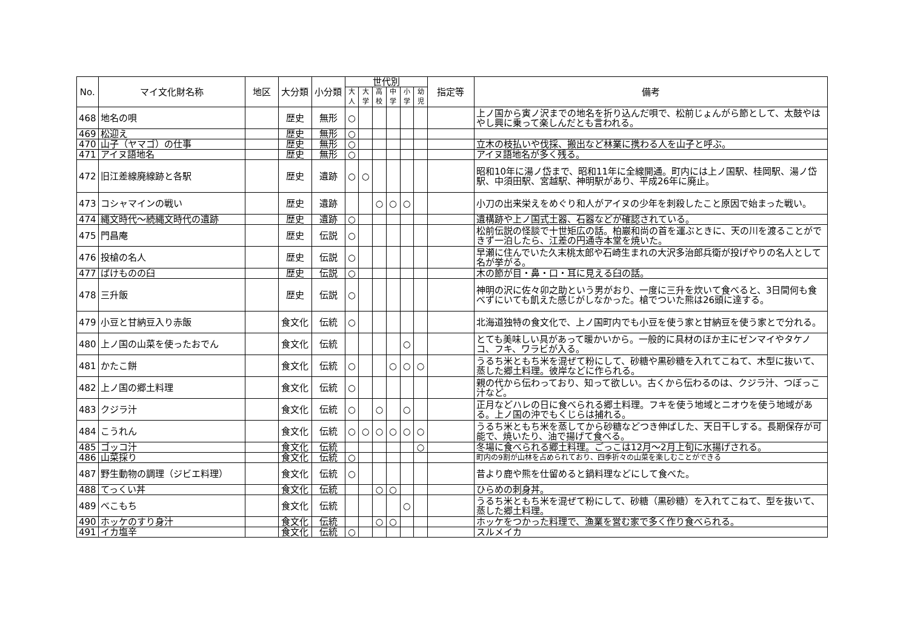| No. | マイ文化財名称 | 地区 | 大分類 | 小分類 | 世代別 | | | | | | 指定等 | 備考 |
| --- | --- | --- | --- | --- | --- | --- | --- | --- | --- | --- | --- | --- |
| | | | | | 大人 | 大学 | 高校 | 中学 | 小学 | 幼児 | | |
| 468 | 地名の唄 | | 歴史 | 無形 | ○ | | | | | | | 上ノ国から寅ノ沢までの地名を折り込んだ唄で、松前じょんがら節として、太鼓やはやし興に乗って楽しんだとも言われる。 |
| 469 | 松迎え | | 歴史 | 無形 | ○ | | | | | | | |
| 470 | 山子（ヤマゴ）の仕事 | | 歴史 | 無形 | ○ | | | | | | | 立木の枝払いや伐採、搬出など林業に携わる人を山子と呼ぶ。 |
| 471 | アイヌ語地名 | | 歴史 | 無形 | ○ | | | | | | | アイヌ語地名が多く残る。 |
| 472 | 旧江差線廃線跡と各駅 | | 歴史 | 遺跡 | ○ | ○ | | | | | | 昭和10年に湯ノ岱まで、昭和11年に全線開通。町内には上ノ国駅、桂岡駅、湯ノ岱駅、中須田駅、宮越駅、神明駅があり、平成26年に廃止。 |
| 473 | コシャマインの戦い | | 歴史 | 遺跡 | | | ○ | ○ | ○ | | | 小刀の出来栄えをめぐり和人がアイヌの少年を刺殺したこと原因で始まった戦い。 |
| 474 | 縄文時代～続縄文時代の遺跡 | | 歴史 | 遺跡 | ○ | | | | | | | 遺構跡や上ノ国式土器、石器などが確認されている。 |
| 475 | 門昌庵 | | 歴史 | 伝説 | ○ | | | | | | | 松前伝説の怪談で十世矩広の話。柏巖和尚の首を運ぶときに、天の川を渡ることができず一泊したら、江差の円通寺本堂を焼いた。 |
| 476 | 投槍の名人 | | 歴史 | 伝説 | ○ | | | | | | | 早瀬に住んでいた久末桃太郎や石崎生まれの大沢多治郎兵衛が投げやりの名人として名が挙がる。 |
| 477 | ばけものの臼 | | 歴史 | 伝説 | ○ | | | | | | | 木の節が目・鼻・口・耳に見える臼の話。 |
| 478 | 三升飯 | | 歴史 | 伝説 | ○ | | | | | | | 神明の沢に佐々卯之助という男がおり、一度に三升を炊いて食べると、3日間何も食べずにいても飢えた感じがしなかった。槍でついた熊は26頭に達する。 |
| 479 | 小豆と甘納豆入り赤飯 | | 食文化 | 伝統 | ○ | | | | | | | 北海道独特の食文化で、上ノ国町内でも小豆を使う家と甘納豆を使う家とで分れる。 |
| 480 | 上ノ国の山菜を使ったおでん | | 食文化 | 伝統 | | | | | ○ | | | とても美味しい具があって暖かいから。一般的に具材のほか主にゼンマイやタケノコ、フキ、ワラビが入る。 |
| 481 | かたこ餅 | | 食文化 | 伝統 | ○ | | | ○ | ○ | ○ | | うるち米ともち米を混ぜて粉にして、砂糖や黒砂糖を入れてこねて、木型に抜いて、蒸した郷土料理。彼岸などに作られる。 |
| 482 | 上ノ国の郷土料理 | | 食文化 | 伝統 | ○ | | | | | | | 親の代から伝わっており、知って欲しい。古くから伝わるのは、クジラ汁、つぼっこ汁など。 |
| 483 | クジラ汁 | | 食文化 | 伝統 | ○ | | ○ | | ○ | | | 正月などハレの日に食べられる郷土料理。フキを使う地域とニオウを使う地域がある。上ノ国の沖でもくじらは捕れる。 |
| 484 | こうれん | | 食文化 | 伝統 | ○ | ○ | ○ | ○ | ○ | ○ | | うるち米ともち米を蒸してから砂糖などつき伸ばした、天日干しする。長期保存が可能で、焼いたり、油で揚げて食べる。 |
| 485 | ゴッコ汁 | | 食文化 | 伝統 | | | | | | ○ | | 冬場に食べられる郷土料理。ごっこは12月～2月上旬に水揚げされる。 |
| 486 | 山菜採り | | 食文化 | 伝統 | ○ | | | | | | | 町内の9割が山林を占められており、四季折々の山菜を楽しむことができる |
| 487 | 野生動物の調理（ジビエ料理） | | 食文化 | 伝統 | ○ | | | | | | | 昔より鹿や熊を仕留めると鍋料理などにして食べた。 |
| 488 | てっくい丼 | | 食文化 | 伝統 | | | ○ | ○ | | | | ひらめの刺身丼。 |
| 489 | べこもち | | 食文化 | 伝統 | | | | | ○ | | | うるち米ともち米を混ぜて粉にして、砂糖（黒砂糖）を入れてこねて、型を抜いて、蒸した郷土料理。 |
| 490 | ホッケのすり身汁 | | 食文化 | 伝統 | | | ○ | ○ | | | | ホッケをつかった料理で、漁業を営む家で多く作り食べられる。 |
| 491 | イカ塩辛 | | 食文化 | 伝統 | ○ | | | | | | | スルメイカ |